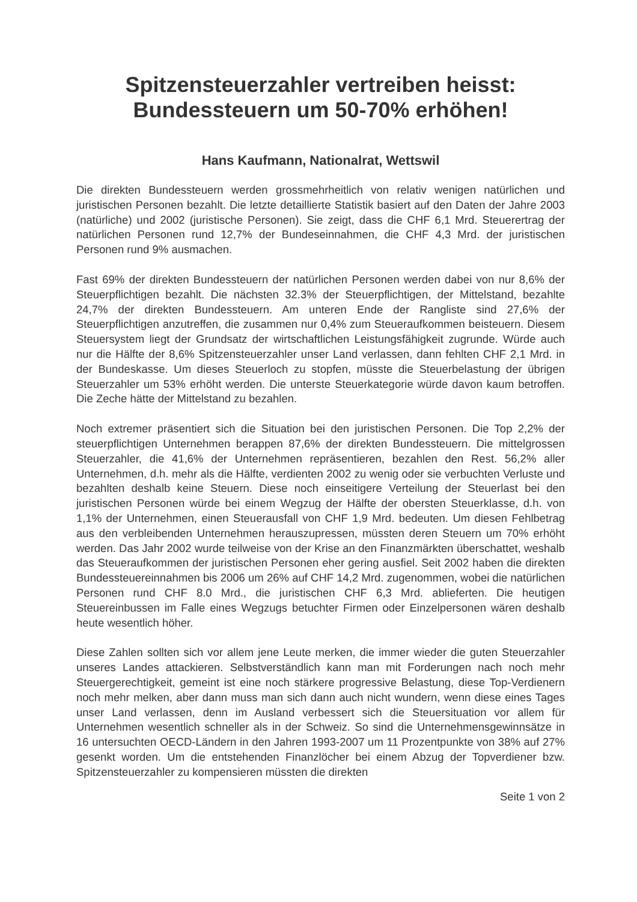Spitzensteuerzahler vertreiben heisst:
Bundessteuern um 50-70% erhöhen!
Hans Kaufmann, Nationalrat, Wettswil
Die direkten Bundessteuern werden grossmehrheitlich von relativ wenigen natürlichen und juristischen Personen bezahlt. Die letzte detaillierte Statistik basiert auf den Daten der Jahre 2003 (natürliche) und 2002 (juristische Personen). Sie zeigt, dass die CHF 6,1 Mrd. Steuerertrag der natürlichen Personen rund 12,7% der Bundeseinnahmen, die CHF 4,3 Mrd. der juristischen Personen rund 9% ausmachen.
Fast 69% der direkten Bundessteuern der natürlichen Personen werden dabei von nur 8,6% der Steuerpflichtigen bezahlt. Die nächsten 32.3% der Steuerpflichtigen, der Mittelstand, bezahlte 24,7% der direkten Bundessteuern. Am unteren Ende der Rangliste sind 27,6% der Steuerpflichtigen anzutreffen, die zusammen nur 0,4% zum Steueraufkommen beisteuern. Diesem Steuersystem liegt der Grundsatz der wirtschaftlichen Leistungsfähigkeit zugrunde. Würde auch nur die Hälfte der 8,6% Spitzensteuerzahler unser Land verlassen, dann fehlten CHF 2,1 Mrd. in der Bundeskasse. Um dieses Steuerloch zu stopfen, müsste die Steuerbelastung der übrigen Steuerzahler um 53% erhöht werden. Die unterste Steuerkategorie würde davon kaum betroffen. Die Zeche hätte der Mittelstand zu bezahlen.
Noch extremer präsentiert sich die Situation bei den juristischen Personen. Die Top 2,2% der steuerpflichtigen Unternehmen berappen 87,6% der direkten Bundessteuern. Die mittelgrossen Steuerzahler, die 41,6% der Unternehmen repräsentieren, bezahlen den Rest. 56,2% aller Unternehmen, d.h. mehr als die Hälfte, verdienten 2002 zu wenig oder sie verbuchten Verluste und bezahlten deshalb keine Steuern. Diese noch einseitigere Verteilung der Steuerlast bei den juristischen Personen würde bei einem Wegzug der Hälfte der obersten Steuerklasse, d.h. von 1,1% der Unternehmen, einen Steuerausfall von CHF 1,9 Mrd. bedeuten. Um diesen Fehlbetrag aus den verbleibenden Unternehmen herauszupressen, müssten deren Steuern um 70% erhöht werden. Das Jahr 2002 wurde teilweise von der Krise an den Finanzmärkten überschattet, weshalb das Steueraufkommen der juristischen Personen eher gering ausfiel. Seit 2002 haben die direkten Bundessteuereinnahmen bis 2006 um 26% auf CHF 14,2 Mrd. zugenommen, wobei die natürlichen Personen rund CHF 8.0 Mrd., die juristischen CHF 6,3 Mrd. ablieferten. Die heutigen Steuereinbussen im Falle eines Wegzugs betuchter Firmen oder Einzelpersonen wären deshalb heute wesentlich höher.
Diese Zahlen sollten sich vor allem jene Leute merken, die immer wieder die guten Steuerzahler unseres Landes attackieren. Selbstverständlich kann man mit Forderungen nach noch mehr Steuergerechtigkeit, gemeint ist eine noch stärkere progressive Belastung, diese Top-Verdienern noch mehr melken, aber dann muss man sich dann auch nicht wundern, wenn diese eines Tages unser Land verlassen, denn im Ausland verbessert sich die Steuersituation vor allem für Unternehmen wesentlich schneller als in der Schweiz. So sind die Unternehmensgewinnsätze in 16 untersuchten OECD-Ländern in den Jahren 1993-2007 um 11 Prozentpunkte von 38% auf 27% gesenkt worden. Um die entstehenden Finanzlöcher bei einem Abzug der Topverdiener bzw. Spitzensteuerzahler zu kompensieren müssten die direkten
Seite 1 von 2